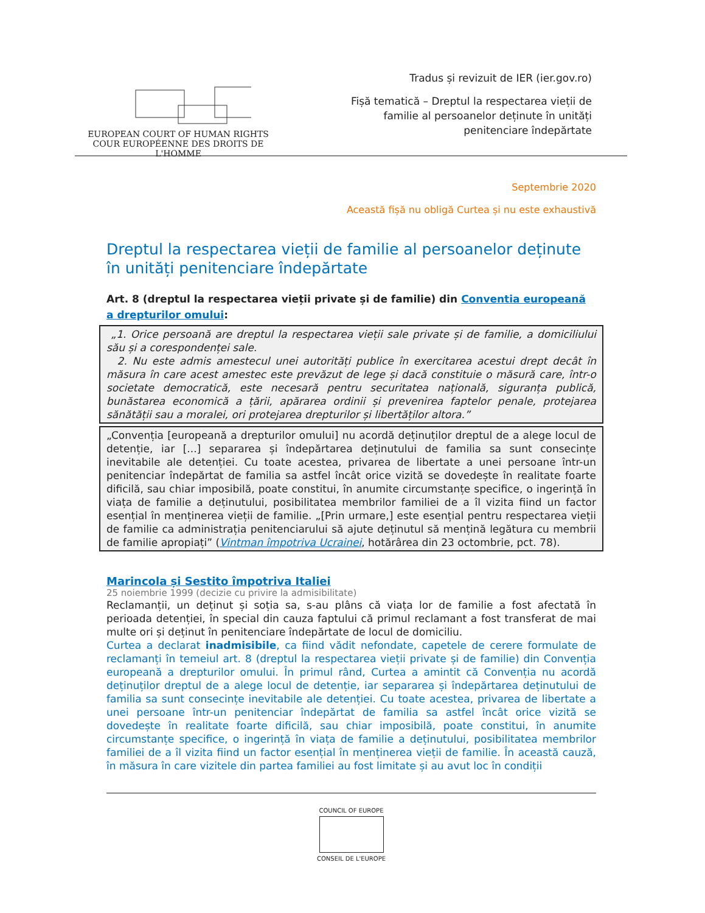EUROPEAN COURT OF HUMAN RIGHTS
COUR EUROPÉENNE DES DROITS DE L'HOMME
Tradus și revizuit de IER (ier.gov.ro)
Fișă tematică – Dreptul la respectarea vieții de
familie al persoanelor deținute în unități
penitenciare îndepărtate
Septembrie 2020
Această fișă nu obligă Curtea și nu este exhaustivă
Dreptul la respectarea vieții de familie al persoanelor deținute în unități penitenciare îndepărtate
Art. 8 (dreptul la respectarea vieții private și de familie) din Conventia europeană a drepturilor omului:
„1. Orice persoană are dreptul la respectarea vieții sale private și de familie, a domiciliului său și a corespondenței sale.
2. Nu este admis amestecul unei autorități publice în exercitarea acestui drept decât în măsura în care acest amestec este prevăzut de lege și dacă constituie o măsură care, într-o societate democratică, este necesară pentru securitatea națională, siguranța publică, bunăstarea economică a țării, apărarea ordinii și prevenirea faptelor penale, protejarea sănătății sau a moralei, ori protejarea drepturilor și libertăților altora.”
„Convenția [europeană a drepturilor omului] nu acordă deținuților dreptul de a alege locul de detenție, iar [...] separarea și îndepărtarea deținutului de familia sa sunt consecințe inevitabile ale detenției. Cu toate acestea, privarea de libertate a unei persoane într-un penitenciar îndepărtat de familia sa astfel încât orice vizită se dovedește în realitate foarte dificilă, sau chiar imposibilă, poate constitui, în anumite circumstanțe specifice, o ingerință în viața de familie a deținutului, posibilitatea membrilor familiei de a îl vizita fiind un factor esențial în menținerea vieții de familie. „[Prin urmare,] este esențial pentru respectarea vieții de familie ca administrația penitenciarului să ajute deținutul să mențină legătura cu membrii de familie apropiați” (Vintman împotriva Ucrainei, hotărârea din 23 octombrie, pct. 78).
Marincola și Sestito împotriva Italiei
25 noiembrie 1999 (decizie cu privire la admisibilitate)
Reclamanții, un deținut și soția sa, s-au plâns că viața lor de familie a fost afectată în perioada detenției, în special din cauza faptului că primul reclamant a fost transferat de mai multe ori și deținut în penitenciare îndepărtate de locul de domiciliu.
Curtea a declarat inadmisibile, ca fiind vădit nefondate, capetele de cerere formulate de reclamanți în temeiul art. 8 (dreptul la respectarea vieții private și de familie) din Convenția europeană a drepturilor omului. În primul rând, Curtea a amintit că Convenția nu acordă deținuților dreptul de a alege locul de detenție, iar separarea și îndepărtarea deținutului de familia sa sunt consecințe inevitabile ale detenției. Cu toate acestea, privarea de libertate a unei persoane într-un penitenciar îndepărtat de familia sa astfel încât orice vizită se dovedește în realitate foarte dificilă, sau chiar imposibilă, poate constitui, în anumite circumstanțe specifice, o ingerință în viața de familie a deținutului, posibilitatea membrilor familiei de a îl vizita fiind un factor esențial în menținerea vieții de familie. În această cauză, în măsura în care vizitele din partea familiei au fost limitate și au avut loc în condiții
COUNCIL OF EUROPE
CONSEIL DE L'EUROPE